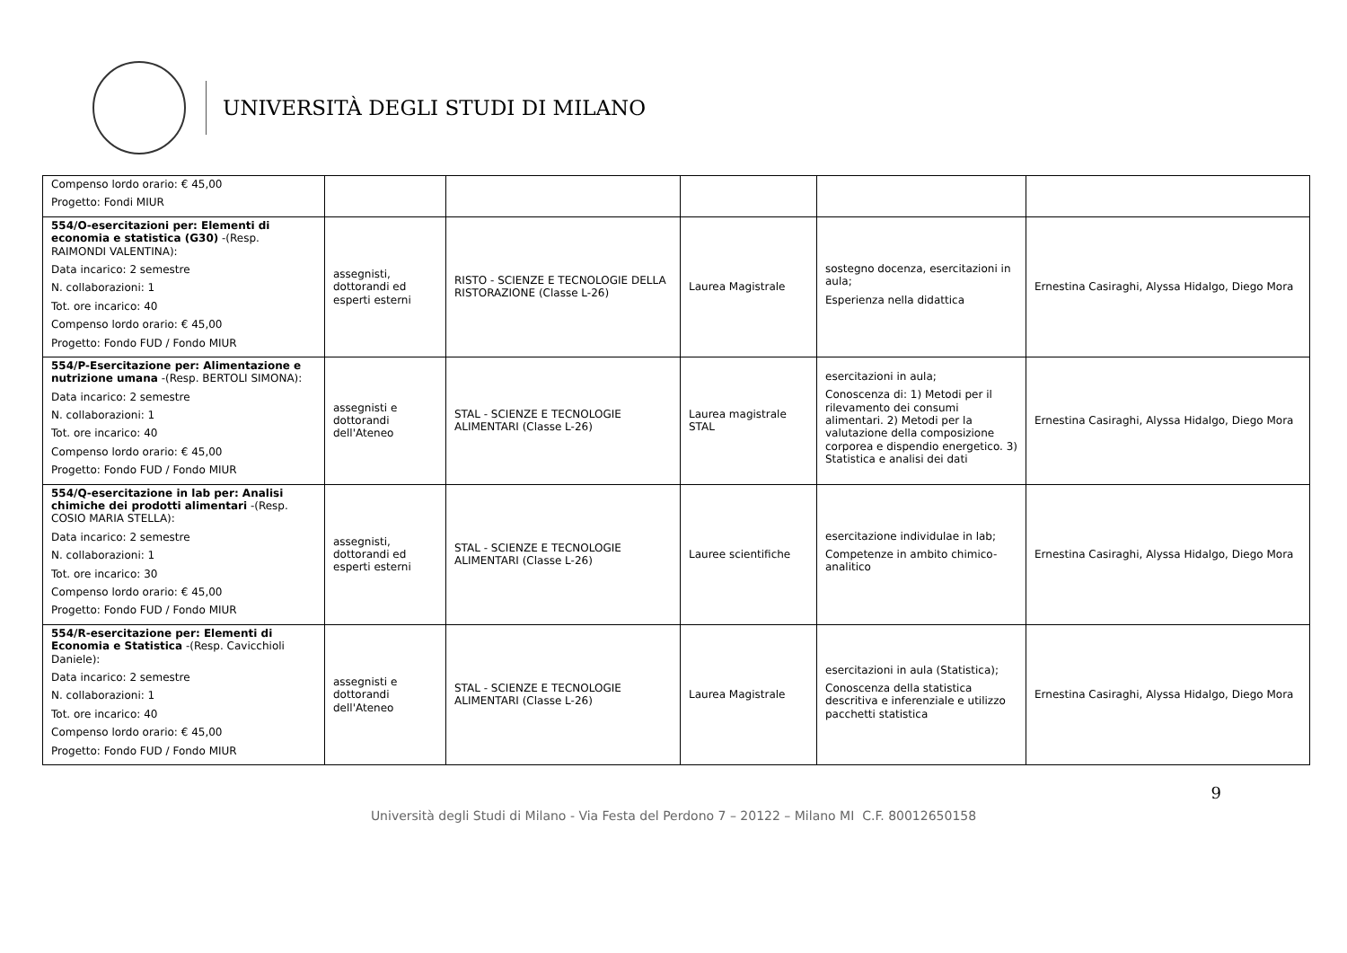UNIVERSITÀ DEGLI STUDI DI MILANO
| Compenso lordo orario: € 45,00 Progetto: Fondi MIUR | | | | | |
| 554/O-esercitazioni per: Elementi di economia e statistica (G30) -(Resp. RAIMONDI VALENTINA): Data incarico: 2 semestre N. collaborazioni: 1 Tot. ore incarico: 40 Compenso lordo orario: € 45,00 Progetto: Fondo FUD / Fondo MIUR | assegnisti, dottorandi ed esperti esterni | RISTO - SCIENZE E TECNOLOGIE DELLA RISTORAZIONE (Classe L-26) | Laurea Magistrale | sostegno docenza, esercitazioni in aula; Esperienza nella didattica | Ernestina Casiraghi, Alyssa Hidalgo, Diego Mora |
| 554/P-Esercitazione per: Alimentazione e nutrizione umana -(Resp. BERTOLI SIMONA): Data incarico: 2 semestre N. collaborazioni: 1 Tot. ore incarico: 40 Compenso lordo orario: € 45,00 Progetto: Fondo FUD / Fondo MIUR | assegnisti e dottorandi dell'Ateneo | STAL - SCIENZE E TECNOLOGIE ALIMENTARI (Classe L-26) | Laurea magistrale STAL | esercitazioni in aula; Conoscenza di: 1) Metodi per il rilevamento dei consumi alimentari. 2) Metodi per la valutazione della composizione corporea e dispendio energetico. 3) Statistica e analisi dei dati | Ernestina Casiraghi, Alyssa Hidalgo, Diego Mora |
| 554/Q-esercitazione in lab per: Analisi chimiche dei prodotti alimentari -(Resp. COSIO MARIA STELLA): Data incarico: 2 semestre N. collaborazioni: 1 Tot. ore incarico: 30 Compenso lordo orario: € 45,00 Progetto: Fondo FUD / Fondo MIUR | assegnisti, dottorandi ed esperti esterni | STAL - SCIENZE E TECNOLOGIE ALIMENTARI (Classe L-26) | Lauree scientifiche | esercitazione individulae in lab; Competenze in ambito chimico-analitico | Ernestina Casiraghi, Alyssa Hidalgo, Diego Mora |
| 554/R-esercitazione per: Elementi di Economia e Statistica -(Resp. Cavicchioli Daniele): Data incarico: 2 semestre N. collaborazioni: 1 Tot. ore incarico: 40 Compenso lordo orario: € 45,00 Progetto: Fondo FUD / Fondo MIUR | assegnisti e dottorandi dell'Ateneo | STAL - SCIENZE E TECNOLOGIE ALIMENTARI (Classe L-26) | Laurea Magistrale | esercitazioni in aula (Statistica); Conoscenza della statistica descritiva e inferenziale e utilizzo pacchetti statistica | Ernestina Casiraghi, Alyssa Hidalgo, Diego Mora |
9
Università degli Studi di Milano - Via Festa del Perdono 7 – 20122 – Milano MI C.F. 80012650158